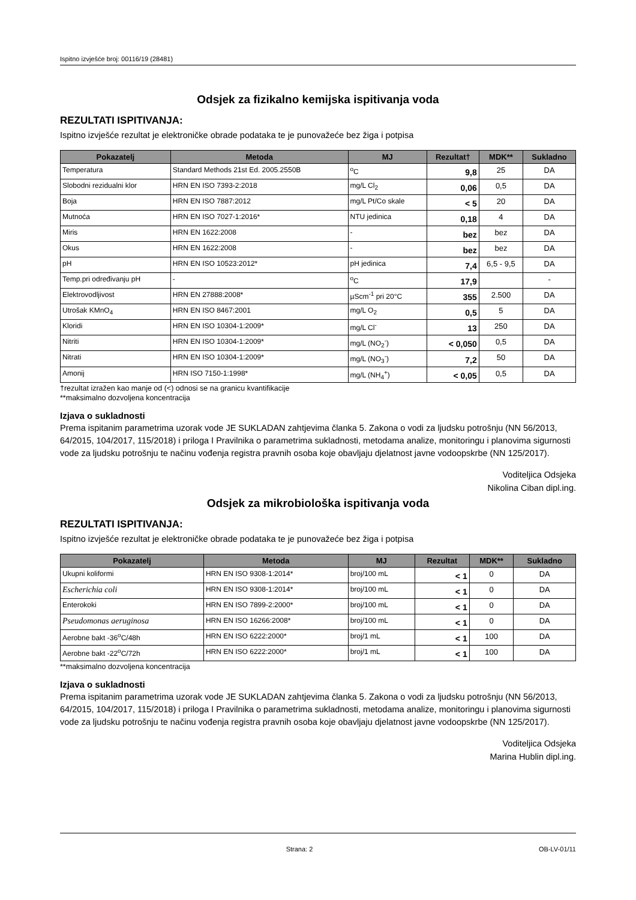Ispitno izvješće broj: 00116/19 (28481)
Odsjek za fizikalno kemijska ispitivanja voda
REZULTATI ISPITIVANJA:
Ispitno izvješće rezultat je elektroničke obrade podataka te je punovažeće bez žiga i potpisa
| Pokazatelj | Metoda | MJ | Rezultat† | MDK** | Sukladno |
| --- | --- | --- | --- | --- | --- |
| Temperatura | Standard Methods 21st Ed. 2005.2550B | <sup>o</sup> C | 9,8 | 25 | DA |
| Slobodni rezidualni klor | HRN EN ISO 7393-2:2018 | mg/L Cl<sub>2</sub> | 0,06 | 0,5 | DA |
| Boja | HRN EN ISO 7887:2012 | mg/L Pt/Co skale | < 5 | 20 | DA |
| Mutnoća | HRN EN ISO 7027-1:2016* | NTU jedinica | 0,18 | 4 | DA |
| Miris | HRN EN 1622:2008 | - | bez | bez | DA |
| Okus | HRN EN 1622:2008 | - | bez | bez | DA |
| pH | HRN EN ISO 10523:2012* | pH jedinica | 7,4 | 6,5 - 9,5 | DA |
| Temp.pri određivanju pH | - | <sup>o</sup> C | 17,9 | | - |
| Elektrovodljivost | HRN EN 27888:2008* | µScm<sup>-1</sup> pri 20°C | 355 | 2.500 | DA |
| Utrošak KMnO<sub>4</sub> | HRN EN ISO 8467:2001 | mg/L O<sub>2</sub> | 0,5 | 5 | DA |
| Kloridi | HRN EN ISO 10304-1:2009* | mg/L Cl<sup>-</sup> | 13 | 250 | DA |
| Nitriti | HRN EN ISO 10304-1:2009* | mg/L (NO<sub>2</sub><sup>-</sup>) | < 0,050 | 0,5 | DA |
| Nitrati | HRN EN ISO 10304-1:2009* | mg/L (NO<sub>3</sub><sup>-</sup>) | 7,2 | 50 | DA |
| Amonij | HRN ISO 7150-1:1998* | mg/L (NH<sub>4</sub><sup>+</sup>) | < 0,05 | 0,5 | DA |
†rezultat izražen kao manje od (<) odnosi se na granicu kvantifikacije
**maksimalno dozvoljena koncentracija
Izjava o sukladnosti
Prema ispitanim parametrima uzorak vode JE SUKLADAN zahtjevima članka 5. Zakona o vodi za ljudsku potrošnju (NN 56/2013, 64/2015, 104/2017, 115/2018) i priloga I Pravilnika o parametrima sukladnosti, metodama analize, monitoringu i planovima sigurnosti vode za ljudsku potrošnju te načinu vođenja registra pravnih osoba koje obavljaju djelatnost javne vodoopskrbe (NN 125/2017).
Voditeljica Odsjeka
Nikolina Ciban dipl.ing.
Odsjek za mikrobiološka ispitivanja voda
REZULTATI ISPITIVANJA:
Ispitno izvješće rezultat je elektroničke obrade podataka te je punovažeće bez žiga i potpisa
| Pokazatelj | Metoda | MJ | Rezultat | MDK** | Sukladno |
| --- | --- | --- | --- | --- | --- |
| Ukupni koliformi | HRN EN ISO 9308-1:2014* | broj/100 mL | < 1 | 0 | DA |
| Escherichia coli | HRN EN ISO 9308-1:2014* | broj/100 mL | < 1 | 0 | DA |
| Enterokoki | HRN EN ISO 7899-2:2000* | broj/100 mL | < 1 | 0 | DA |
| Pseudomonas aeruginosa | HRN EN ISO 16266:2008* | broj/100 mL | < 1 | 0 | DA |
| Aerobne bakt -36<sup>o</sup>C/48h | HRN EN ISO 6222:2000* | broj/1 mL | < 1 | 100 | DA |
| Aerobne bakt -22<sup>o</sup>C/72h | HRN EN ISO 6222:2000* | broj/1 mL | < 1 | 100 | DA |
**maksimalno dozvoljena koncentracija
Izjava o sukladnosti
Prema ispitanim parametrima uzorak vode JE SUKLADAN zahtjevima članka 5. Zakona o vodi za ljudsku potrošnju (NN 56/2013, 64/2015, 104/2017, 115/2018) i priloga I Pravilnika o parametrima sukladnosti, metodama analize, monitoringu i planovima sigurnosti vode za ljudsku potrošnju te načinu vođenja registra pravnih osoba koje obavljaju djelatnost javne vodoopskrbe (NN 125/2017).
Voditeljica Odsjeka
Marina Hublin dipl.ing.
Strana: 2 OB-LV-01/11